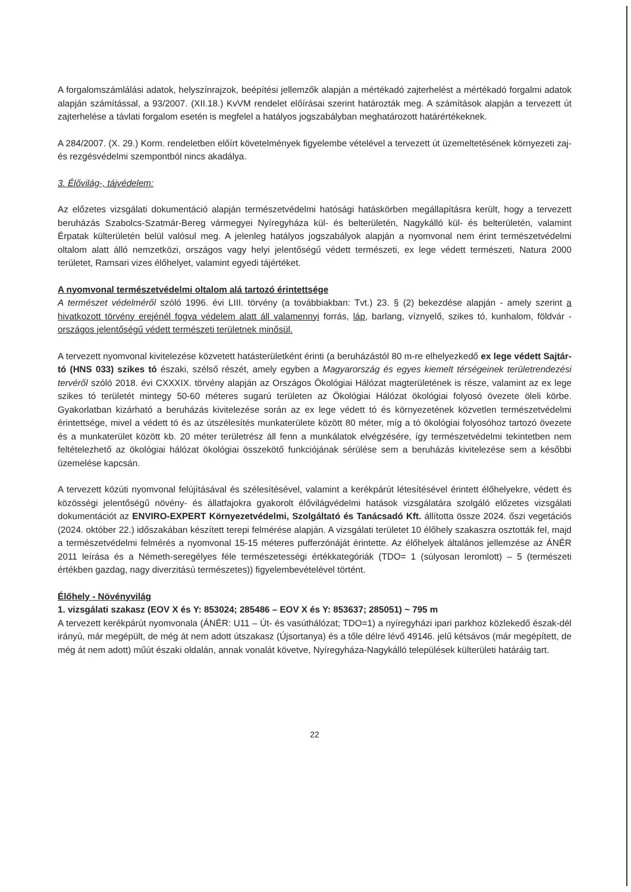A forgalomszámlálási adatok, helyszínrajzok, beépítési jellemzők alapján a mértékadó zajterhelést a mértékadó forgalmi adatok alapján számítással, a 93/2007. (XII.18.) KvVM rendelet előírásai szerint határozták meg. A számítások alapján a tervezett út zajterhelése a távlati forgalom esetén is megfelel a hatályos jogszabályban meghatározott határértékeknek.
A 284/2007. (X. 29.) Korm. rendeletben előírt követelmények figyelembe vételével a tervezett út üzemeltetésének környezeti zaj- és rezgésvédelmi szempontból nincs akadálya.
3. Élővilág-, tájvédelem:
Az előzetes vizsgálati dokumentáció alapján természetvédelmi hatósági hatáskörben megállapításra került, hogy a tervezett beruházás Szabolcs-Szatmár-Bereg vármegyei Nyíregyháza kül- és belterületén, Nagykálló kül- és belterületén, valamint Érpatak külterületén belül valósul meg. A jelenleg hatályos jogszabályok alapján a nyomvonal nem érint természetvédelmi oltalom alatt álló nemzetközi, országos vagy helyi jelentőségű védett természeti, ex lege védett természeti, Natura 2000 területet, Ramsari vizes élőhelyet, valamint egyedi tájértéket.
A nyomvonal természetvédelmi oltalom alá tartozó érintettsége
A természet védelméről szóló 1996. évi LIII. törvény (a továbbiakban: Tvt.) 23. § (2) bekezdése alapján - amely szerint a hivatkozott törvény erejénél fogva védelem alatt áll valamennyi forrás, láp, barlang, víznyelő, szikes tó, kunhalom, földvár - országos jelentőségű védett természeti területnek minősül.
A tervezett nyomvonal kivitelezése közvetett hatásterületként érinti (a beruházástól 80 m-re elhelyezkedő ex lege védett Sajtár-tó (HNS 033) szikes tó északi, szélső részét, amely egyben a Magyarország és egyes kiemelt térségeinek területrendezési tervéről szóló 2018. évi CXXXIX. törvény alapján az Országos Ökológiai Hálózat magterületének is része, valamint az ex lege szikes tó területét mintegy 50-60 méteres sugarú területen az Ökológiai Hálózat ökológiai folyosó övezete öleli körbe. Gyakorlatban kizárható a beruházás kivitelezése során az ex lege védett tó és környezetének közvetlen természetvédelmi érintettsége, mivel a védett tó és az útszélesítés munkaterülete között 80 méter, míg a tó ökológiai folyosóhoz tartozó övezete és a munkaterület között kb. 20 méter területrész áll fenn a munkálatok elvégzésére, így természetvédelmi tekintetben nem feltételezhető az ökológiai hálózat ökológiai összekötő funkciójának sérülése sem a beruházás kivitelezése sem a későbbi üzemelése kapcsán.
A tervezett közúti nyomvonal felújításával és szélesítésével, valamint a kerékpárút létesítésével érintett élőhelyekre, védett és közösségi jelentőségű növény- és állatfajokra gyakorolt élővilágvédelmi hatások vizsgálatára szolgáló előzetes vizsgálati dokumentációt az ENVIRO-EXPERT Környezetvédelmi, Szolgáltató és Tanácsadó Kft. állította össze 2024. őszi vegetációs (2024. október 22.) időszakában készített terepi felmérése alapján. A vizsgálati területet 10 élőhely szakaszra osztották fel, majd a természetvédelmi felmérés a nyomvonal 15-15 méteres pufferzónáját érintette. Az élőhelyek általános jellemzése az ÁNÉR 2011 leírása és a Németh-seregélyes féle természetességi értékkategóriák (TDO= 1 (súlyosan leromlott) – 5 (természeti értékben gazdag, nagy diverzitású természetes)) figyelembevételével történt.
Élőhely - Növényvilág
1. vizsgálati szakasz (EOV X és Y: 853024; 285486 – EOV X és Y: 853637; 285051) ~ 795 m
A tervezett kerékpárút nyomvonala (ÁNÉR: U11 – Út- és vasúthálózat; TDO=1) a nyíregyházi ipari parkhoz közlekedő észak-dél irányú, már megépült, de még át nem adott útszakasz (Újsortanya) és a tőle délre lévő 49146. jelű kétsávos (már megépített, de még át nem adott) műút északi oldalán, annak vonalát követve, Nyíregyháza-Nagykálló települések külterületi határáig tart.
22